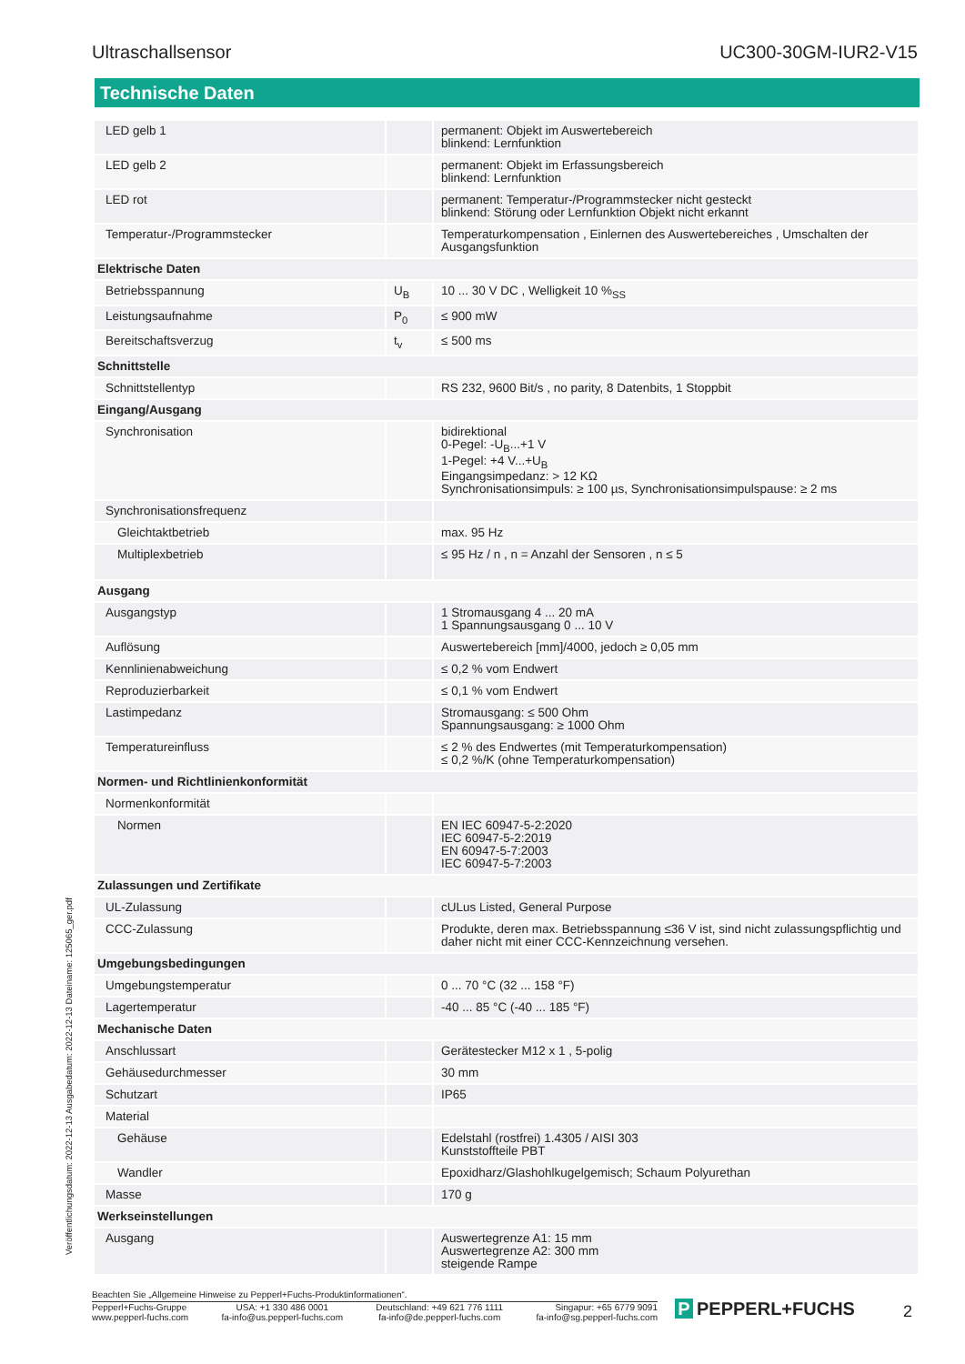Ultraschallsensor UC300-30GM-IUR2-V15
Technische Daten
| LED gelb 1 | | permanent: Objekt im Auswertebereich blinkend: Lernfunktion |
| LED gelb 2 | | permanent: Objekt im Erfassungsbereich blinkend: Lernfunktion |
| LED rot | | permanent: Temperatur-/Programmstecker nicht gesteckt blinkend: Störung oder Lernfunktion Objekt nicht erkannt |
| Temperatur-/Programmstecker | | Temperaturkompensation , Einlernen des Auswertebereiches , Umschalten der Ausgangsfunktion |
| Elektrische Daten | | |
| Betriebsspannung | U<sub>B</sub> | 10 ... 30 V DC , Welligkeit 10 %<sub>SS</sub> |
| Leistungsaufnahme | P<sub>0</sub> | ≤ 900 mW |
| Bereitschaftsverzug | t<sub>v</sub> | ≤ 500 ms |
| Schnittstelle | | |
| Schnittstellentyp | | RS 232, 9600 Bit/s , no parity, 8 Datenbits, 1 Stoppbit |
| Eingang/Ausgang | | |
| Synchronisation | | bidirektional 0-Pegel: -U<sub>B</sub>...+1 V 1-Pegel: +4 V...+U<sub>B</sub> Eingangsimpedanz: > 12 KΩ Synchronisationsimpuls: ≥ 100 µs, Synchronisationsimpulspause: ≥ 2 ms |
| Synchronisationsfrequenz | | |
| Gleichtaktbetrieb | | max. 95 Hz |
| Multiplexbetrieb | | ≤ 95 Hz / n , n = Anzahl der Sensoren , n ≤ 5 |
| Ausgang | | |
| Ausgangstyp | | 1 Stromausgang 4 ... 20 mA 1 Spannungsausgang 0 ... 10 V |
| Auflösung | | Auswertebereich [mm]/4000, jedoch ≥ 0,05 mm |
| Kennlinienabweichung | | ≤ 0,2 % vom Endwert |
| Reproduzierbarkeit | | ≤ 0,1 % vom Endwert |
| Lastimpedanz | | Stromausgang: ≤ 500 Ohm Spannungsausgang: ≥ 1000 Ohm |
| Temperatureinfluss | | ≤ 2 % des Endwertes (mit Temperaturkompensation) ≤ 0,2 %/K (ohne Temperaturkompensation) |
| Normen- und Richtlinienkonformität | | |
| Normenkonformität | | |
| Normen | | EN IEC 60947-5-2:2020 IEC 60947-5-2:2019 EN 60947-5-7:2003 IEC 60947-5-7:2003 |
| Zulassungen und Zertifikate | | |
| UL-Zulassung | | cULus Listed, General Purpose |
| CCC-Zulassung | | Produkte, deren max. Betriebsspannung ≤36 V ist, sind nicht zulassungspflichtig und daher nicht mit einer CCC-Kennzeichnung versehen. |
| Umgebungsbedingungen | | |
| Umgebungstemperatur | | 0 ... 70 °C (32 ... 158 °F) |
| Lagertemperatur | | -40 ... 85 °C (-40 ... 185 °F) |
| Mechanische Daten | | |
| Anschlussart | | Gerätestecker M12 x 1 , 5-polig |
| Gehäusedurchmesser | | 30 mm |
| Schutzart | | IP65 |
| Material | | |
| Gehäuse | | Edelstahl (rostfrei) 1.4305 / AISI 303 Kunststoffteile PBT |
| Wandler | | Epoxidharz/Glashohlkugelgemisch; Schaum Polyurethan |
| Masse | | 170 g |
| Werkseinstellungen | | |
| Ausgang | | Auswertegrenze A1: 15 mm Auswertegrenze A2: 300 mm steigende Rampe |
Veröffentlichungsdatum: 2022-12-13 Ausgabedatum: 2022-12-13 Dateiname: 125065_ger.pdf
Beachten Sie „Allgemeine Hinweise zu Pepperl+Fuchs-Produktinformationen“.
Pepperl+Fuchs-Gruppe
www.pepperl-fuchs.com
USA: +1 330 486 0001
fa-info@us.pepperl-fuchs.com
Deutschland: +49 621 776 1111
fa-info@de.pepperl-fuchs.com
Singapur: +65 6779 9091
fa-info@sg.pepperl-fuchs.com
P PEPPERL+FUCHS 2